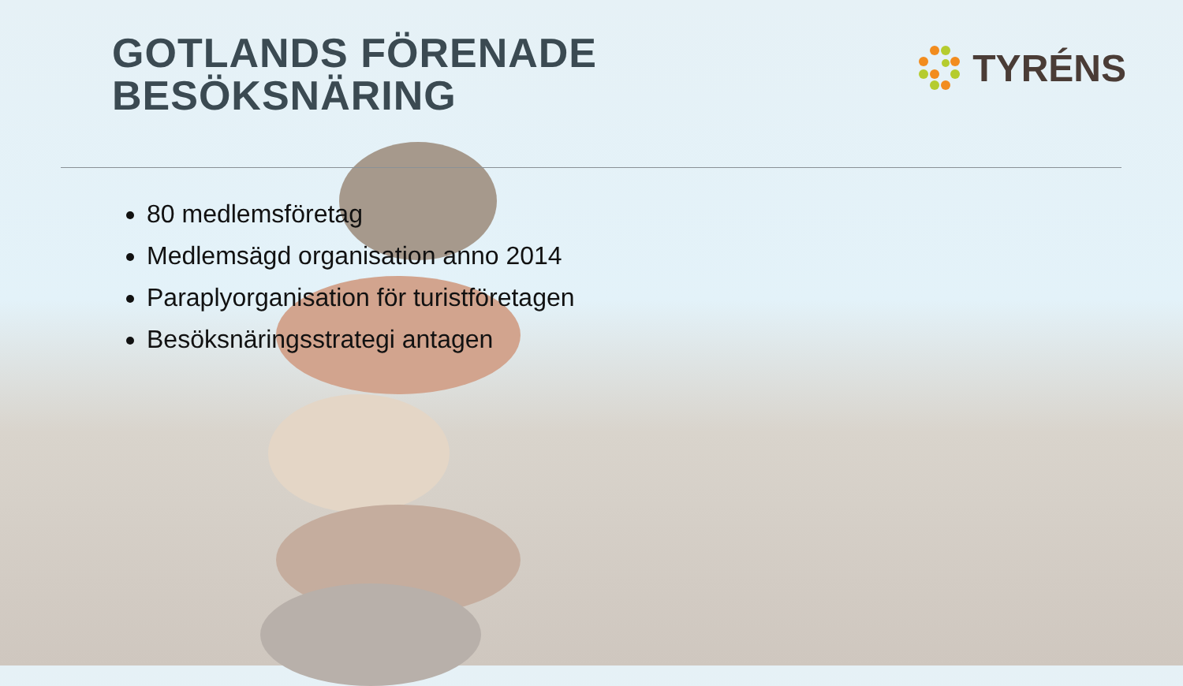GOTLANDS FÖRENADE
BESÖKSNÄRING
TYRÉNS
80 medlemsföretag
Medlemsägd organisation anno 2014
Paraplyorganisation för turistföretagen
Besöksnäringsstrategi antagen